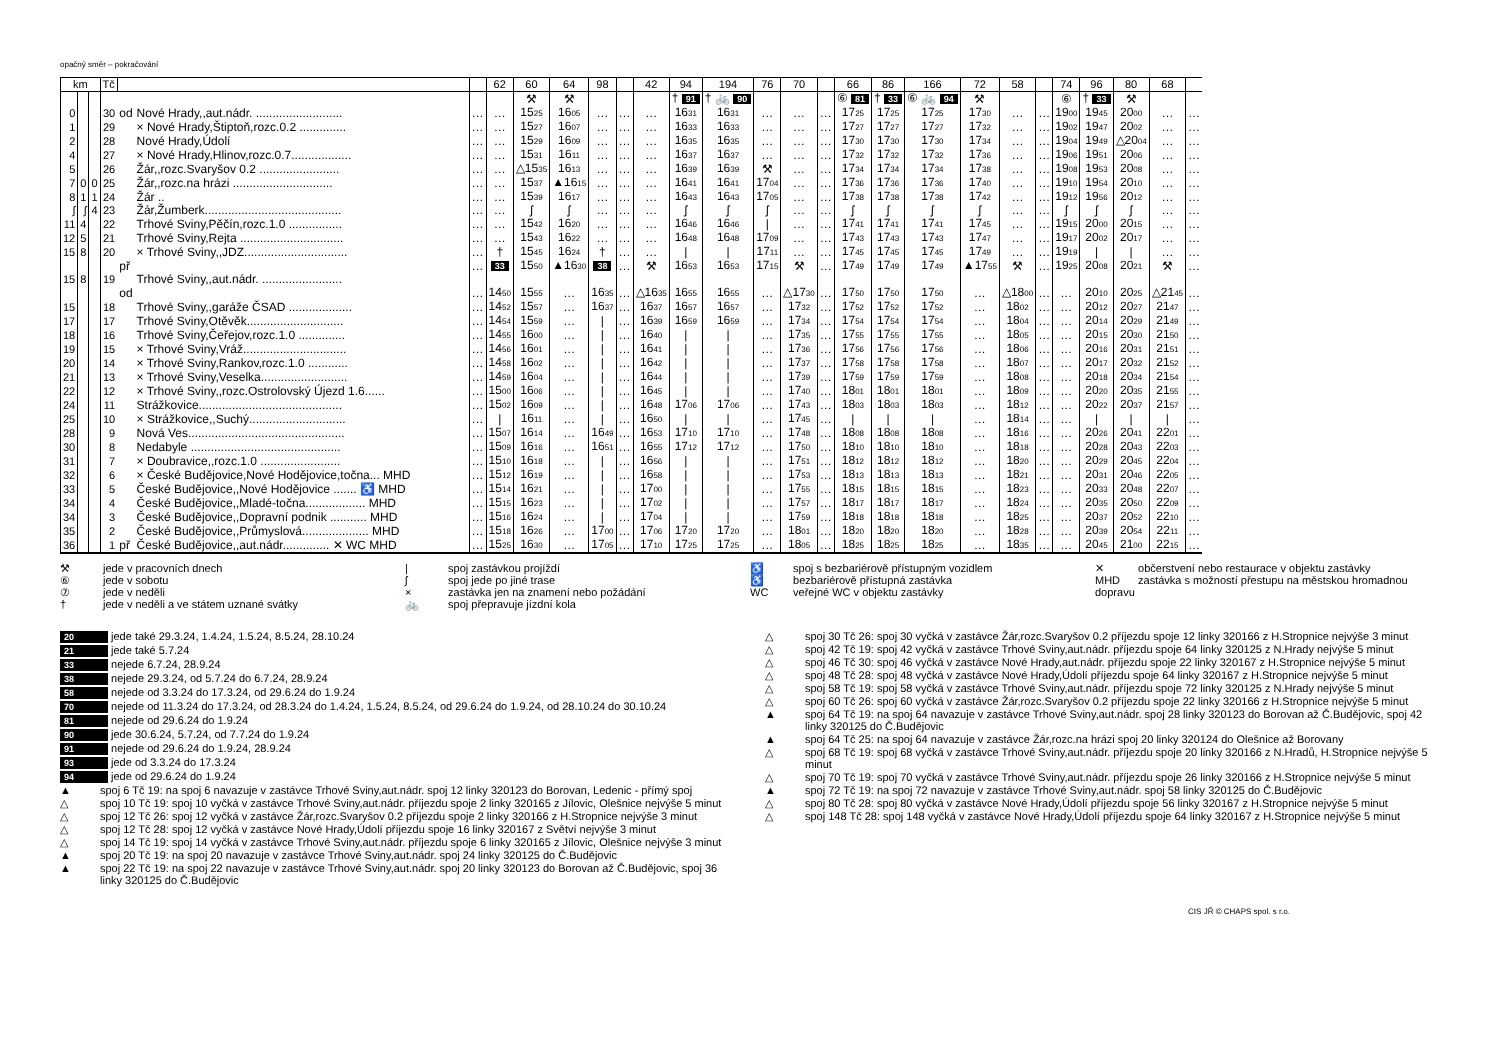opačný směr – pokračování
| km | | | Tč | | | | 62 | 60 | 64 | 98 | | 42 | 94 | 194 | 76 | 70 | | 66 | 86 | 166 | 72 | 58 | | 74 | 96 | 80 | 68 | |
| --- | --- | --- | --- | --- | --- | --- | --- | --- | --- | --- | --- | --- | --- | --- | --- | --- | --- | --- | --- | --- | --- | --- | --- | --- | --- | --- | --- | --- |
| | | | | | | | | ⚒ | ⚒ | | | | † 91 | † 🚲 90 | | | | ⑥ 81 | † 33 | ⑥ 🚲 94 | ⚒ | | | ⑥ | † 33 | ⚒ | | |
| 0 | | | 30 | od | Nové Hrady,,aut.nádr. .......................... | … | … | 15 25 | 16 05 | … | … | … | 16 31 | 16 31 | … | … | … | 17 25 | 17 25 | 17 25 | 17 30 | … | … | 19 00 | 19 45 | 20 00 | … | … |
| 1 | | | 29 | | × Nové Hrady,Štiptoň,rozc.0.2 .............. | … | … | 15 27 | 16 07 | … | … | … | 16 33 | 16 33 | … | … | … | 17 27 | 17 27 | 17 27 | 17 32 | … | … | 19 02 | 19 47 | 20 02 | … | … |
| 2 | | | 28 | | Nové Hrady,Údolí | … | … | 15 29 | 16 09 | … | … | … | 16 35 | 16 35 | … | … | … | 17 30 | 17 30 | 17 30 | 17 34 | … | … | 19 04 | 19 49 | △20 04 | … | … |
| 4 | | | 27 | | × Nové Hrady,Hlinov,rozc.0.7.................. | … | … | 15 31 | 16 11 | … | … | … | 16 37 | 16 37 | … | … | … | 17 32 | 17 32 | 17 32 | 17 36 | … | … | 19 06 | 19 51 | 20 06 | … | … |
| 5 | | | 26 | | Žár,,rozc.Svaryšov 0.2 ........................ | … | … | △15 35 | 16 13 | … | … | … | 16 39 | 16 39 | ⚒ | … | … | 17 34 | 17 34 | 17 34 | 17 38 | … | … | 19 08 | 19 53 | 20 08 | … | … |
| 7 | 0 | 0 | 25 | | Žár,,rozc.na hrázi .............................. | … | … | 15 37 | ▲16 15 | … | … | … | 16 41 | 16 41 | 17 04 | … | … | 17 36 | 17 36 | 17 36 | 17 40 | … | … | 19 10 | 19 54 | 20 10 | … | … |
| 8 | 1 | 1 | 24 | | Žár .. | … | … | 15 39 | 16 17 | … | … | … | 16 43 | 16 43 | 17 05 | … | … | 17 38 | 17 38 | 17 38 | 17 42 | … | … | 19 12 | 19 56 | 20 12 | … | … |
| ʃ | ʃ | 4 | 23 | | Žár,Žumberk......................................... | … | … | ʃ | ʃ | … | … | … | ʃ | ʃ | ʃ | … | … | ʃ | ʃ | ʃ | ʃ | … | … | ʃ | ʃ | ʃ | … | … |
| 11 | 4 | | 22 | | Trhové Sviny,Pěčín,rozc.1.0 ................ | … | … | 15 42 | 16 20 | … | … | … | 16 46 | 16 46 | / | … | … | 17 41 | 17 41 | 17 41 | 17 45 | … | … | 19 15 | 20 00 | 20 15 | … | … |
| 12 | 5 | | 21 | | Trhové Sviny,Rejta ............................... | … | … | 15 43 | 16 22 | … | … | … | 16 48 | 16 48 | 17 09 | … | … | 17 43 | 17 43 | 17 43 | 17 47 | … | … | 19 17 | 20 02 | 20 17 | … | … |
| 15 | 8 | | 20 | | × Trhové Sviny,,JDZ............................... | … | † | 15 45 | 16 24 | † | … | … | / | / | 17 11 | … | … | 17 45 | 17 45 | 17 45 | 17 49 | … | … | 19 19 | / | / | … | … |
| | | | | př | | … | 33 | 15 50 | ▲16 30 | 38 | … | ⚒ | 16 53 | 16 53 | 17 15 | ⚒ | … | 17 49 | 17 49 | 17 49 | ▲17 55 | ⚒ | … | 19 25 | 20 08 | 20 21 | ⚒ | … |
| 15 | 8 | | 19 | | Trhové Sviny,,aut.nádr. ........................ | | | | | | | | | | | | | | | | | | | | | | | |
| | | | | od | | … | 14 50 | 15 55 | … | 16 35 | … | △16 35 | 16 55 | 16 55 | … | △17 30 | … | 17 50 | 17 50 | 17 50 | … | △18 00 | … | … | 20 10 | 20 25 | △21 45 | … |
| 15 | | | 18 | | Trhové Sviny,,garáže ČSAD ................... | … | 14 52 | 15 57 | … | 16 37 | … | 16 37 | 16 57 | 16 57 | … | 17 32 | … | 17 52 | 17 52 | 17 52 | … | 18 02 | … | … | 20 12 | 20 27 | 21 47 | … |
| 17 | | | 17 | | Trhové Sviny,Otěvěk............................. | … | 14 54 | 15 59 | … | / | … | 16 39 | 16 59 | 16 59 | … | 17 34 | … | 17 54 | 17 54 | 17 54 | … | 18 04 | … | … | 20 14 | 20 29 | 21 49 | … |
| 18 | | | 16 | | Trhové Sviny,Čeřejov,rozc.1.0 .............. | … | 14 55 | 16 00 | … | / | … | 16 40 | / | / | … | 17 35 | … | 17 55 | 17 55 | 17 55 | … | 18 05 | … | … | 20 15 | 20 30 | 21 50 | … |
| 19 | | | 15 | | × Trhové Sviny,Vráž............................... | … | 14 56 | 16 01 | … | / | … | 16 41 | / | / | … | 17 36 | … | 17 56 | 17 56 | 17 56 | … | 18 06 | … | … | 20 16 | 20 31 | 21 51 | … |
| 20 | | | 14 | | × Trhové Sviny,Rankov,rozc.1.0 ............ | … | 14 58 | 16 02 | … | / | … | 16 42 | / | / | … | 17 37 | … | 17 58 | 17 58 | 17 58 | … | 18 07 | … | … | 20 17 | 20 32 | 21 52 | … |
| 21 | | | 13 | | × Trhové Sviny,Veselka.......................... | … | 14 59 | 16 04 | … | / | … | 16 44 | / | / | … | 17 39 | … | 17 59 | 17 59 | 17 59 | … | 18 08 | … | … | 20 18 | 20 34 | 21 54 | … |
| 22 | | | 12 | | × Trhové Sviny,,rozc.Ostrolovský Újezd 1.6...... | … | 15 00 | 16 06 | … | / | … | 16 45 | / | / | … | 17 40 | … | 18 01 | 18 01 | 18 01 | … | 18 09 | … | … | 20 20 | 20 35 | 21 55 | … |
| 24 | | | 11 | | Strážkovice........................................... | … | 15 02 | 16 09 | … | / | … | 16 48 | 17 06 | 17 06 | … | 17 43 | … | 18 03 | 18 03 | 18 03 | … | 18 12 | … | … | 20 22 | 20 37 | 21 57 | … |
| 25 | | | 10 | | × Strážkovice,,Suchý............................. | … | / | 16 11 | … | / | … | 16 50 | / | / | … | 17 45 | … | / | / | / | … | 18 14 | … | … | / | / | / | … |
| 28 | | | 9 | | Nová Ves............................................... | … | 15 07 | 16 14 | … | 16 49 | … | 16 53 | 17 10 | 17 10 | … | 17 48 | … | 18 08 | 18 08 | 18 08 | … | 18 16 | … | … | 20 26 | 20 41 | 22 01 | … |
| 30 | | | 8 | | Nedabyle ............................................. | … | 15 09 | 16 16 | … | 16 51 | … | 16 55 | 17 12 | 17 12 | … | 17 50 | … | 18 10 | 18 10 | 18 10 | … | 18 18 | … | … | 20 28 | 20 43 | 22 03 | … |
| 31 | | | 7 | | × Doubravice,,rozc.1.0 ........................ | … | 15 10 | 16 18 | … | / | … | 16 56 | / | / | … | 17 51 | … | 18 12 | 18 12 | 18 12 | … | 18 20 | … | … | 20 29 | 20 45 | 22 04 | … |
| 32 | | | 6 | | × České Budějovice,Nové Hodějovice,točna... MHD | … | 15 12 | 16 19 | … | / | … | 16 58 | / | / | … | 17 53 | … | 18 13 | 18 13 | 18 13 | … | 18 21 | … | … | 20 31 | 20 46 | 22 05 | … |
| 33 | | | 5 | | České Budějovice,,Nové Hodějovice ....... ♿ MHD | … | 15 14 | 16 21 | … | / | … | 17 00 | / | / | … | 17 55 | … | 18 15 | 18 15 | 18 15 | … | 18 23 | … | … | 20 33 | 20 48 | 22 07 | … |
| 34 | | | 4 | | České Budějovice,,Mladé-točna.................. MHD | … | 15 15 | 16 23 | … | / | … | 17 02 | / | / | … | 17 57 | … | 18 17 | 18 17 | 18 17 | … | 18 24 | … | … | 20 35 | 20 50 | 22 09 | … |
| 34 | | | 3 | | České Budějovice,,Dopravní podnik ........... MHD | … | 15 16 | 16 24 | … | / | … | 17 04 | / | / | … | 17 59 | … | 18 18 | 18 18 | 18 18 | … | 18 25 | … | … | 20 37 | 20 52 | 22 10 | … |
| 35 | | | 2 | | České Budějovice,,Průmyslová.................... MHD | … | 15 18 | 16 26 | … | 17 00 | … | 17 06 | 17 20 | 17 20 | … | 18 01 | … | 18 20 | 18 20 | 18 20 | … | 18 28 | … | … | 20 39 | 20 54 | 22 11 | … |
| 36 | | | 1 | př | České Budějovice,,aut.nádr.............. ✕ WC MHD | … | 15 25 | 16 30 | … | 17 05 | … | 17 10 | 17 25 | 17 25 | … | 18 05 | … | 18 25 | 18 25 | 18 25 | … | 18 35 | … | … | 20 45 | 21 00 | 22 15 | … |
⚒ jede v pracovních dnech
⑥ jede v sobotu
⑦ jede v neděli
† jede v neděli a ve státem uznané svátky
| spoj zastávkou projíždí
ʃ spoj jede po jiné trase
× zastávka jen na znamení nebo požádání
🚲 spoj přepravuje jízdní kola
♿ spoj s bezbariérově přístupným vozidlem
♿ bezbariérově přístupná zastávka
WC veřejné WC v objektu zastávky
✕ občerstvení nebo restaurace v objektu zastávky
MHD zastávka s možností přestupu na městskou hromadnou dopravu
20 jede také 29.3.24, 1.4.24, 1.5.24, 8.5.24, 28.10.24
21 jede také 5.7.24
33 nejede 6.7.24, 28.9.24
38 nejede 29.3.24, od 5.7.24 do 6.7.24, 28.9.24
58 nejede od 3.3.24 do 17.3.24, od 29.6.24 do 1.9.24
70 nejede od 11.3.24 do 17.3.24, od 28.3.24 do 1.4.24, 1.5.24, 8.5.24, od 29.6.24 do 1.9.24, od 28.10.24 do 30.10.24
81 nejede od 29.6.24 do 1.9.24
90 jede 30.6.24, 5.7.24, od 7.7.24 do 1.9.24
91 nejede od 29.6.24 do 1.9.24, 28.9.24
93 jede od 3.3.24 do 17.3.24
94 jede od 29.6.24 do 1.9.24
▲ spoj 6 Tč 19: na spoj 6 navazuje v zastávce Trhové Sviny,aut.nádr. spoj 12 linky 320123 do Borovan, Ledenic - přímý spoj
△ spoj 10 Tč 19: spoj 10 vyčká v zastávce Trhové Sviny,aut.nádr. příjezdu spoje 2 linky 320165 z Jílovic, Olešnice nejvýše 5 minut
△ spoj 12 Tč 26: spoj 12 vyčká v zastávce Žár,rozc.Svaryšov 0.2 příjezdu spoje 2 linky 320166 z H.Stropnice nejvýše 3 minut
△ spoj 12 Tč 28: spoj 12 vyčká v zastávce Nové Hrady,Údolí příjezdu spoje 16 linky 320167 z Světví nejvýše 3 minut
△ spoj 14 Tč 19: spoj 14 vyčká v zastávce Trhové Sviny,aut.nádr. příjezdu spoje 6 linky 320165 z Jílovic, Olešnice nejvýše 3 minut
▲ spoj 20 Tč 19: na spoj 20 navazuje v zastávce Trhové Sviny,aut.nádr. spoj 24 linky 320125 do Č.Budějovic
▲ spoj 22 Tč 19: na spoj 22 navazuje v zastávce Trhové Sviny,aut.nádr. spoj 20 linky 320123 do Borovan až Č.Budějovic, spoj 36 linky 320125 do Č.Budějovic
△ spoj 30 Tč 26: spoj 30 vyčká v zastávce Žár,rozc.Svaryšov 0.2 příjezdu spoje 12 linky 320166 z H.Stropnice nejvýše 3 minut
△ spoj 42 Tč 19: spoj 42 vyčká v zastávce Trhové Sviny,aut.nádr. příjezdu spoje 64 linky 320125 z N.Hrady nejvýše 5 minut
△ spoj 46 Tč 30: spoj 46 vyčká v zastávce Nové Hrady,aut.nádr. příjezdu spoje 22 linky 320167 z H.Stropnice nejvýše 5 minut
△ spoj 48 Tč 28: spoj 48 vyčká v zastávce Nové Hrady,Údolí příjezdu spoje 64 linky 320167 z H.Stropnice nejvýše 5 minut
△ spoj 58 Tč 19: spoj 58 vyčká v zastávce Trhové Sviny,aut.nádr. příjezdu spoje 72 linky 320125 z N.Hrady nejvýše 5 minut
△ spoj 60 Tč 26: spoj 60 vyčká v zastávce Žár,rozc.Svaryšov 0.2 příjezdu spoje 22 linky 320166 z H.Stropnice nejvýše 5 minut
▲ spoj 64 Tč 19: na spoj 64 navazuje v zastávce Trhové Sviny,aut.nádr. spoj 28 linky 320123 do Borovan až Č.Budějovic, spoj 42 linky 320125 do Č.Budějovic
▲ spoj 64 Tč 25: na spoj 64 navazuje v zastávce Žár,rozc.na hrázi spoj 20 linky 320124 do Olešnice až Borovany
△ spoj 68 Tč 19: spoj 68 vyčká v zastávce Trhové Sviny,aut.nádr. příjezdu spoje 20 linky 320166 z N.Hradů, H.Stropnice nejvýše 5 minut
△ spoj 70 Tč 19: spoj 70 vyčká v zastávce Trhové Sviny,aut.nádr. příjezdu spoje 26 linky 320166 z H.Stropnice nejvýše 5 minut
▲ spoj 72 Tč 19: na spoj 72 navazuje v zastávce Trhové Sviny,aut.nádr. spoj 58 linky 320125 do Č.Budějovic
△ spoj 80 Tč 28: spoj 80 vyčká v zastávce Nové Hrady,Údolí příjezdu spoje 56 linky 320167 z H.Stropnice nejvýše 5 minut
△ spoj 148 Tč 28: spoj 148 vyčká v zastávce Nové Hrady,Údolí příjezdu spoje 64 linky 320167 z H.Stropnice nejvýše 5 minut
CIS JŘ © CHAPS spol. s r.o.